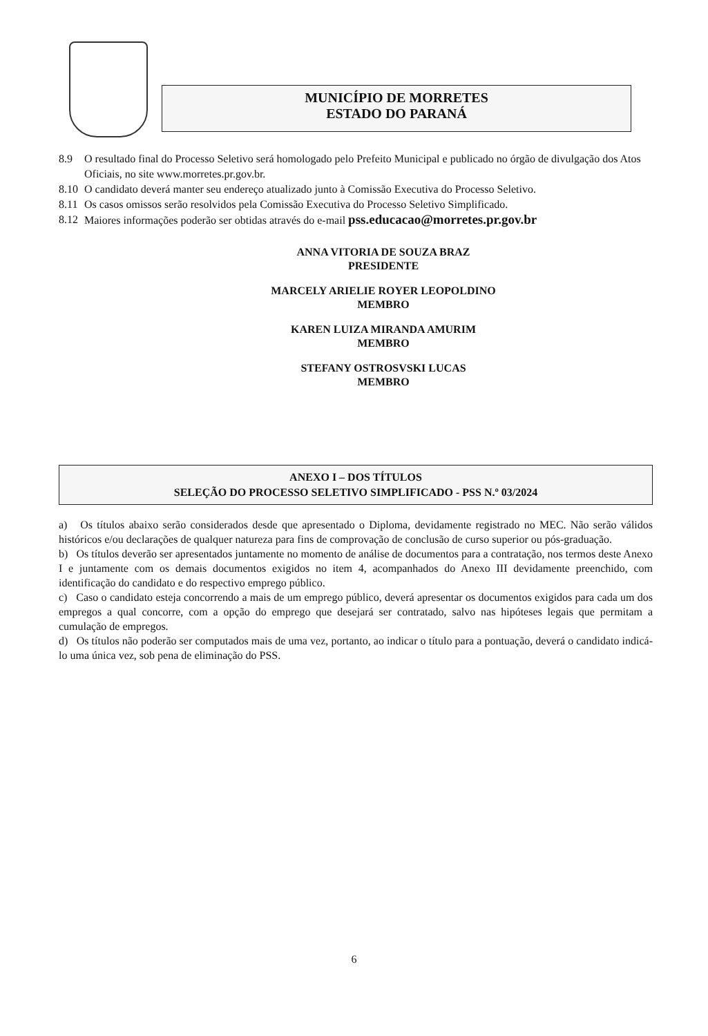MUNICÍPIO DE MORRETES
ESTADO DO PARANÁ
8.9 O resultado final do Processo Seletivo será homologado pelo Prefeito Municipal e publicado no órgão de divulgação dos Atos Oficiais, no site www.morretes.pr.gov.br.
8.10
O candidato deverá manter seu endereço atualizado junto à Comissão Executiva do Processo Seletivo.
8.11
Os casos omissos serão resolvidos pela Comissão Executiva do Processo Seletivo Simplificado.
8.12
Maiores informações poderão ser obtidas através do e-mail pss.educacao@morretes.pr.gov.br
ANNA VITORIA DE SOUZA BRAZ
PRESIDENTE
MARCELY ARIELIE ROYER LEOPOLDINO
MEMBRO
KAREN LUIZA MIRANDA AMURIM
MEMBRO
STEFANY OSTROSVSKI LUCAS
MEMBRO
ANEXO I – DOS TÍTULOS
SELEÇÃO DO PROCESSO SELETIVO SIMPLIFICADO - PSS N.º 03/2024
a) Os títulos abaixo serão considerados desde que apresentado o Diploma, devidamente registrado no MEC. Não serão válidos históricos e/ou declarações de qualquer natureza para fins de comprovação de conclusão de curso superior ou pós-graduação.
b) Os títulos deverão ser apresentados juntamente no momento de análise de documentos para a contratação, nos termos deste Anexo I e juntamente com os demais documentos exigidos no item 4, acompanhados do Anexo III devidamente preenchido, com identificação do candidato e do respectivo emprego público.
c) Caso o candidato esteja concorrendo a mais de um emprego público, deverá apresentar os documentos exigidos para cada um dos empregos a qual concorre, com a opção do emprego que desejará ser contratado, salvo nas hipóteses legais que permitam a cumulação de empregos.
d) Os títulos não poderão ser computados mais de uma vez, portanto, ao indicar o título para a pontuação, deverá o candidato indicá-lo uma única vez, sob pena de eliminação do PSS.
6